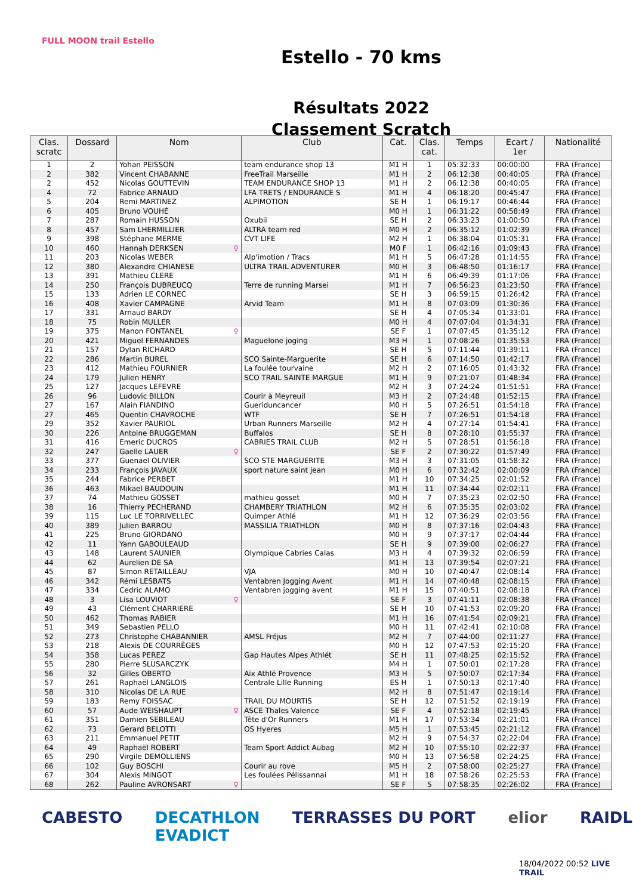FULL MOON trail Estello
Estello - 70 kms
Résultats 2022
Classement Scratch
| Clas. scratc | Dossard | Nom | Club | Cat. | Clas. cat. | Temps | Ecart / 1er | Nationalité |
| --- | --- | --- | --- | --- | --- | --- | --- | --- |
| 1 | 2 | Yohan PEISSON | team endurance shop 13 | M1 H | 1 | 05:32:33 | 00:00:00 | FRA (France) |
| 2 | 382 | Vincent CHABANNE | FreeTrail Marseille | M1 H | 2 | 06:12:38 | 00:40:05 | FRA (France) |
| 2 | 452 | Nicolas GOUTTEVIN | TEAM ENDURANCE SHOP 13 | M1 H | 2 | 06:12:38 | 00:40:05 | FRA (France) |
| 4 | 72 | Fabrice ARNAUD | LFA TRETS / ENDURANCE S | M1 H | 4 | 06:18:20 | 00:45:47 | FRA (France) |
| 5 | 204 | Remi MARTINEZ | ALPIMOTION | SE H | 1 | 06:19:17 | 00:46:44 | FRA (France) |
| 6 | 405 | Bruno VOUHÉ | | M0 H | 1 | 06:31:22 | 00:58:49 | FRA (France) |
| 7 | 287 | Romain HUSSON | Oxubii | SE H | 2 | 06:33:23 | 01:00:50 | FRA (France) |
| 8 | 457 | Sam LHERMILLIER | ALTRA team red | M0 H | 2 | 06:35:12 | 01:02:39 | FRA (France) |
| 9 | 398 | Stéphane MERME | CVT LIFE | M2 H | 1 | 06:38:04 | 01:05:31 | FRA (France) |
| 10 | 460 | Hannah DERKSEN ♀ | | M0 F | 1 | 06:42:16 | 01:09:43 | FRA (France) |
| 11 | 203 | Nicolas WEBER | Alp'imotion / Tracs | M1 H | 5 | 06:47:28 | 01:14:55 | FRA (France) |
| 12 | 380 | Alexandre CHIANESE | ULTRA TRAIL ADVENTURER | M0 H | 3 | 06:48:50 | 01:16:17 | FRA (France) |
| 13 | 391 | Mathieu CLERE | | M1 H | 6 | 06:49:39 | 01:17:06 | FRA (France) |
| 14 | 250 | François DUBREUCQ | Terre de running Marsei | M1 H | 7 | 06:56:23 | 01:23:50 | FRA (France) |
| 15 | 133 | Adrien LE CORNEC | | SE H | 3 | 06:59:15 | 01:26:42 | FRA (France) |
| 16 | 408 | Xavier CAMPAGNE | Arvid Team | M1 H | 8 | 07:03:09 | 01:30:36 | FRA (France) |
| 17 | 331 | Arnaud BARDY | | SE H | 4 | 07:05:34 | 01:33:01 | FRA (France) |
| 18 | 75 | Robin MULLER | | M0 H | 4 | 07:07:04 | 01:34:31 | FRA (France) |
| 19 | 375 | Manon FONTANEL ♀ | | SE F | 1 | 07:07:45 | 01:35:12 | FRA (France) |
| 20 | 421 | Miguel FERNANDES | Maguelone joging | M3 H | 1 | 07:08:26 | 01:35:53 | FRA (France) |
| 21 | 157 | Dylan RICHARD | | SE H | 5 | 07:11:44 | 01:39:11 | FRA (France) |
| 22 | 286 | Martin BUREL | SCO Sainte-Marguerite | SE H | 6 | 07:14:50 | 01:42:17 | FRA (France) |
| 23 | 412 | Mathieu FOURNIER | La foulée tourvaine | M2 H | 2 | 07:16:05 | 01:43:32 | FRA (France) |
| 24 | 179 | Julien HENRY | SCO TRAIL SAINTE MARGUE | M1 H | 9 | 07:21:07 | 01:48:34 | FRA (France) |
| 25 | 127 | Jacques LEFEVRE | | M2 H | 3 | 07:24:24 | 01:51:51 | FRA (France) |
| 26 | 96 | Ludovic BILLON | Courir à Meyreuil | M3 H | 2 | 07:24:48 | 01:52:15 | FRA (France) |
| 27 | 167 | Alain FIANDINO | Gueriduncancer | M0 H | 5 | 07:26:51 | 01:54:18 | FRA (France) |
| 27 | 465 | Quentin CHAVROCHE | WTF | SE H | 7 | 07:26:51 | 01:54:18 | FRA (France) |
| 29 | 352 | Xavier PAURIOL | Urban Runners Marseille | M2 H | 4 | 07:27:14 | 01:54:41 | FRA (France) |
| 30 | 226 | Antoine BRUGGEMAN | Buffalos | SE H | 8 | 07:28:10 | 01:55:37 | FRA (France) |
| 31 | 416 | Emeric DUCROS | CABRIES TRAIL CLUB | M2 H | 5 | 07:28:51 | 01:56:18 | FRA (France) |
| 32 | 247 | Gaelle LAUER ♀ | | SE F | 2 | 07:30:22 | 01:57:49 | FRA (France) |
| 33 | 377 | Guenael OLIVIER | SCO STE MARGUERITE | M3 H | 3 | 07:31:05 | 01:58:32 | FRA (France) |
| 34 | 233 | François JAVAUX | sport nature saint jean | M0 H | 6 | 07:32:42 | 02:00:09 | FRA (France) |
| 35 | 244 | Fabrice PERBET | | M1 H | 10 | 07:34:25 | 02:01:52 | FRA (France) |
| 36 | 463 | Mikael BAUDOUIN | | M1 H | 11 | 07:34:44 | 02:02:11 | FRA (France) |
| 37 | 74 | Mathieu GOSSET | mathieu gosset | M0 H | 7 | 07:35:23 | 02:02:50 | FRA (France) |
| 38 | 16 | Thierry PECHERAND | CHAMBERY TRIATHLON | M2 H | 6 | 07:35:35 | 02:03:02 | FRA (France) |
| 39 | 115 | Luc LE TORRIVELLEC | Quimper Athlé | M1 H | 12 | 07:36:29 | 02:03:56 | FRA (France) |
| 40 | 389 | Julien BARROU | MASSILIA TRIATHLON | M0 H | 8 | 07:37:16 | 02:04:43 | FRA (France) |
| 41 | 225 | Bruno GIORDANO | | M0 H | 9 | 07:37:17 | 02:04:44 | FRA (France) |
| 42 | 11 | Yann GABOULEAUD | | SE H | 9 | 07:39:00 | 02:06:27 | FRA (France) |
| 43 | 148 | Laurent SAUNIER | Olympique Cabries Calas | M3 H | 4 | 07:39:32 | 02:06:59 | FRA (France) |
| 44 | 62 | Aurelien DE SA | | M1 H | 13 | 07:39:54 | 02:07:21 | FRA (France) |
| 45 | 87 | Simon RETAILLEAU | VJA | M0 H | 10 | 07:40:47 | 02:08:14 | FRA (France) |
| 46 | 342 | Rémi LESBATS | Ventabren Jogging Avent | M1 H | 14 | 07:40:48 | 02:08:15 | FRA (France) |
| 47 | 334 | Cedric ALAMO | Ventabren jogging avent | M1 H | 15 | 07:40:51 | 02:08:18 | FRA (France) |
| 48 | 3 | Lisa LOUVIOT ♀ | | SE F | 3 | 07:41:11 | 02:08:38 | FRA (France) |
| 49 | 43 | Clément CHARRIERE | | SE H | 10 | 07:41:53 | 02:09:20 | FRA (France) |
| 50 | 462 | Thomas RABIER | | M1 H | 16 | 07:41:54 | 02:09:21 | FRA (France) |
| 51 | 349 | Sebastien PELLO | | M0 H | 11 | 07:42:41 | 02:10:08 | FRA (France) |
| 52 | 273 | Christophe CHABANNIER | AMSL Fréjus | M2 H | 7 | 07:44:00 | 02:11:27 | FRA (France) |
| 53 | 218 | Alexis DE COURRÈGES | | M0 H | 12 | 07:47:53 | 02:15:20 | FRA (France) |
| 54 | 358 | Lucas PEREZ | Gap Hautes Alpes Athlét | SE H | 11 | 07:48:25 | 02:15:52 | FRA (France) |
| 55 | 280 | Pierre SLUSARCZYK | | M4 H | 1 | 07:50:01 | 02:17:28 | FRA (France) |
| 56 | 32 | Gilles OBERTO | Aix Athlé Provence | M3 H | 5 | 07:50:07 | 02:17:34 | FRA (France) |
| 57 | 261 | Raphaël LANGLOIS | Centrale Lille Running | ES H | 1 | 07:50:13 | 02:17:40 | FRA (France) |
| 58 | 310 | Nicolas DE LA RUE | | M2 H | 8 | 07:51:47 | 02:19:14 | FRA (France) |
| 59 | 183 | Remy FOISSAC | TRAIL DU MOURTIS | SE H | 12 | 07:51:52 | 02:19:19 | FRA (France) |
| 60 | 57 | Aude WEISHAUPT ♀ | ASCE Thales Valence | SE F | 4 | 07:52:18 | 02:19:45 | FRA (France) |
| 61 | 351 | Damien SEBILEAU | Tête d'Or Runners | M1 H | 17 | 07:53:34 | 02:21:01 | FRA (France) |
| 62 | 73 | Gerard BELOTTI | OS Hyeres | M5 H | 1 | 07:53:45 | 02:21:12 | FRA (France) |
| 63 | 211 | Emmanuel PETIT | | M2 H | 9 | 07:54:37 | 02:22:04 | FRA (France) |
| 64 | 49 | Raphaël ROBERT | Team Sport Addict Aubag | M2 H | 10 | 07:55:10 | 02:22:37 | FRA (France) |
| 65 | 290 | Virgile DEMOLLIENS | | M0 H | 13 | 07:56:58 | 02:24:25 | FRA (France) |
| 66 | 102 | Guy BOSCHI | Courir au rove | M5 H | 2 | 07:58:00 | 02:25:27 | FRA (France) |
| 67 | 304 | Alexis MINGOT | Les foulées Pélissannai | M1 H | 18 | 07:58:26 | 02:25:53 | FRA (France) |
| 68 | 262 | Pauline AVRONSART ♀ | | SE F | 5 | 07:58:35 | 02:26:02 | FRA (France) |
CABESTO DECATHLON
EVADICT TERRASSES DU PORT elior RAIDL
18/04/2022 00:52 LIVE TRAIL